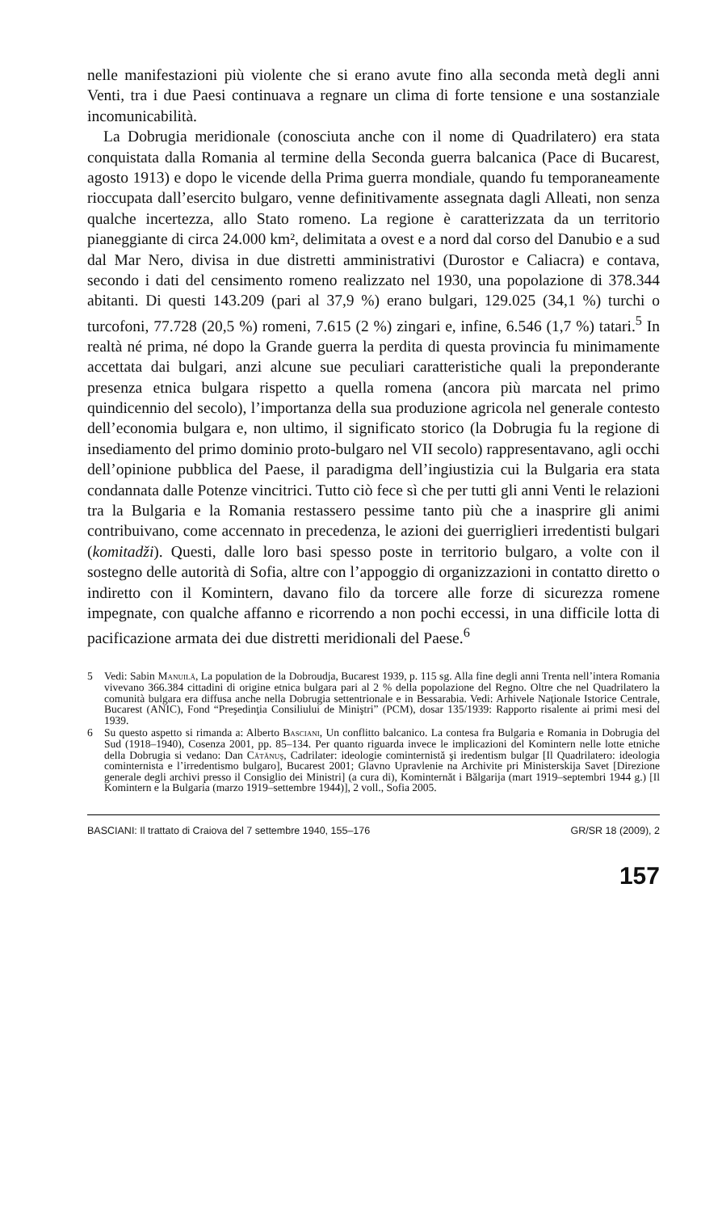nelle manifestazioni più violente che si erano avute fino alla seconda metà degli anni Venti, tra i due Paesi continuava a regnare un clima di forte tensione e una sostanziale incomunicabilità.
La Dobrugia meridionale (conosciuta anche con il nome di Quadrilatero) era stata conquistata dalla Romania al termine della Seconda guerra balcanica (Pace di Bucarest, agosto 1913) e dopo le vicende della Prima guerra mondiale, quando fu temporaneamente rioccupata dall’esercito bulgaro, venne definitivamente assegnata dagli Alleati, non senza qualche incertezza, allo Stato romeno. La regione è caratterizzata da un territorio pianeggiante di circa 24.000 km², delimitata a ovest e a nord dal corso del Danubio e a sud dal Mar Nero, divisa in due distretti amministrativi (Durostor e Caliacra) e contava, secondo i dati del censimento romeno realizzato nel 1930, una popolazione di 378.344 abitanti. Di questi 143.209 (pari al 37,9 %) erano bulgari, 129.025 (34,1 %) turchi o turcofoni, 77.728 (20,5 %) romeni, 7.615 (2 %) zingari e, infine, 6.546 (1,7 %) tatari.<sup>5</sup> In realtà né prima, né dopo la Grande guerra la perdita di questa provincia fu minimamente accettata dai bulgari, anzi alcune sue peculiari caratteristiche quali la preponderante presenza etnica bulgara rispetto a quella romena (ancora più marcata nel primo quindicennio del secolo), l’importanza della sua produzione agricola nel generale contesto dell’economia bulgara e, non ultimo, il significato storico (la Dobrugia fu la regione di insediamento del primo dominio proto-bulgaro nel VII secolo) rappresentavano, agli occhi dell’opinione pubblica del Paese, il paradigma dell’ingiustizia cui la Bulgaria era stata condannata dalle Potenze vincitrici. Tutto ciò fece sì che per tutti gli anni Venti le relazioni tra la Bulgaria e la Romania restassero pessime tanto più che a inasprire gli animi contribuivano, come accennato in precedenza, le azioni dei guerriglieri irredentisti bulgari (komitadži). Questi, dalle loro basi spesso poste in territorio bulgaro, a volte con il sostegno delle autorità di Sofia, altre con l’appoggio di organizzazioni in contatto diretto o indiretto con il Komintern, davano filo da torcere alle forze di sicurezza romene impegnate, con qualche affanno e ricorrendo a non pochi eccessi, in una difficile lotta di pacificazione armata dei due distretti meridionali del Paese.<sup>6</sup>
5 Vedi: Sabin Manuilă, La population de la Dobroudja, Bucarest 1939, p. 115 sg. Alla fine degli anni Trenta nell’intera Romania vivevano 366.384 cittadini di origine etnica bulgara pari al 2 % della popolazione del Regno. Oltre che nel Quadrilatero la comunità bulgara era diffusa anche nella Dobrugia settentrionale e in Bessarabia. Vedi: Arhivele Naţionale Istorice Centrale, Bucarest (ANIC), Fond “Preşedinţia Consiliului de Miniştri” (PCM), dosar 135/1939: Rapporto risalente ai primi mesi del 1939.
6 Su questo aspetto si rimanda a: Alberto Basciani, Un conflitto balcanico. La contesa fra Bulgaria e Romania in Dobrugia del Sud (1918–1940), Cosenza 2001, pp. 85–134. Per quanto riguarda invece le implicazioni del Komintern nelle lotte etniche della Dobrugia si vedano: Dan Cătănuş, Cadrilater: ideologie cominternistă şi iredentism bulgar [Il Quadrilatero: ideologia cominternista e l’irredentismo bulgaro], Bucarest 2001; Glavno Upravlenie na Archivite pri Ministerskija Savet [Direzione generale degli archivi presso il Consiglio dei Ministri] (a cura di), Kominternăt i Bălgarija (mart 1919–septembri 1944 g.) [Il Komintern e la Bulgaria (marzo 1919–settembre 1944)], 2 voll., Sofia 2005.
BASCIANI: Il trattato di Craiova del 7 settembre 1940, 155–176 GR/SR 18 (2009), 2
157